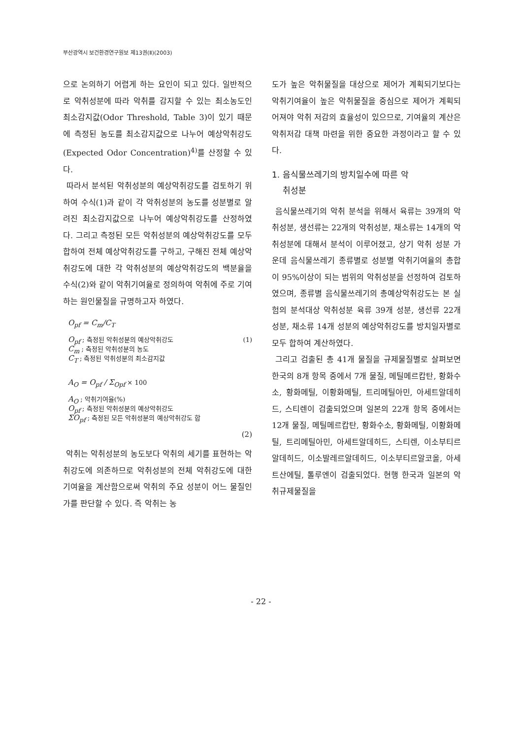부산광역시 보건환경연구원보 제13권(Ⅱ)(2003)
으로 논의하기 어렵게 하는 요인이 되고 있다. 일반적으로 악취성분에 따라 악취를 감지할 수 있는 최소농도인 최소감지값(Odor Threshold, Table 3)이 있기 때문에 측정된 농도를 최소감지값으로 나누어 예상악취강도(Expected Odor Concentration)<sup>4)</sup>를 산정할 수 있다.
따라서 분석된 악취성분의 예상악취강도를 검토하기 위하여 수식(1)과 같이 각 악취성분의 농도를 성분별로 알려진 최소감지값으로 나누어 예상악취강도를 산정하였다. 그리고 측정된 모든 악취성분의 예상악취강도를 모두 합하여 전체 예상악취강도를 구하고, 구해진 전체 예상악취강도에 대한 각 악취성분의 예상악취강도의 백분율을 수식(2)와 같이 악취기여율로 정의하여 악취에 주로 기여하는 원인물질을 규명하고자 하였다.
O<sub>pf</sub> = C<sub>m</sub>/C<sub>T</sub>
O<sub>pf</sub> ; 측정된 악취성분의 예상악취강도 (1)
C<sub>m</sub> ; 측정된 악취성분의 농도
C<sub>T</sub> ; 측정된 악취성분의 최소감지값
A<sub>O</sub> = O<sub>pf</sub> / Σ<sub>Opf</sub> × 100
A<sub>O</sub> ; 악취기여율(%)
O<sub>pf</sub> ; 측정된 악취성분의 예상악취강도
ΣO<sub>pf</sub> ; 측정된 모든 악취성분의 예상악취강도 합
(2)
악취는 악취성분의 농도보다 악취의 세기를 표현하는 악취강도에 의존하므로 악취성분의 전체 악취강도에 대한 기여율을 계산함으로써 악취의 주요 성분이 어느 물질인가를 판단할 수 있다. 즉 악취는 농
도가 높은 악취물질을 대상으로 제어가 계획되기보다는 악취기여율이 높은 악취물질을 중심으로 제어가 계획되어져야 악취 저감의 효율성이 있으므로, 기여율의 계산은 악취저감 대책 마련을 위한 중요한 과정이라고 할 수 있다.
1. 음식물쓰레기의 방치일수에 따른 악
취성분
음식물쓰레기의 악취 분석을 위해서 육류는 39개의 악취성분, 생선류는 22개의 악취성분, 채소류는 14개의 악취성분에 대해서 분석이 이루어졌고, 상기 악취 성분 가운데 음식물쓰레기 종류별로 성분별 악취기여율의 총합이 95%이상이 되는 범위의 악취성분을 선정하여 검토하였으며, 종류별 음식물쓰레기의 총예상악취강도는 본 실험의 분석대상 악취성분 육류 39개 성분, 생선류 22개 성분, 채소류 14개 성분의 예상악취강도를 방치일자별로 모두 합하여 계산하였다.
그리고 검출된 총 41개 물질을 규제물질별로 살펴보면 한국의 8개 항목 중에서 7개 물질, 메틸메르캅탄, 황화수소, 황화메틸, 이황화메틸, 트리메틸아민, 아세트알데히드, 스티렌이 검출되었으며 일본의 22개 항목 중에서는 12개 물질, 메틸메르캅탄, 황화수소, 황화메틸, 이황화메틸, 트리메틸아민, 아세트알데히드, 스티렌, 이소부티르알데히드, 이소발레르알데히드, 이소부티르알코올, 아세트산에틸, 톨루엔이 검출되었다. 현행 한국과 일본의 악취규제물질을
- 22 -